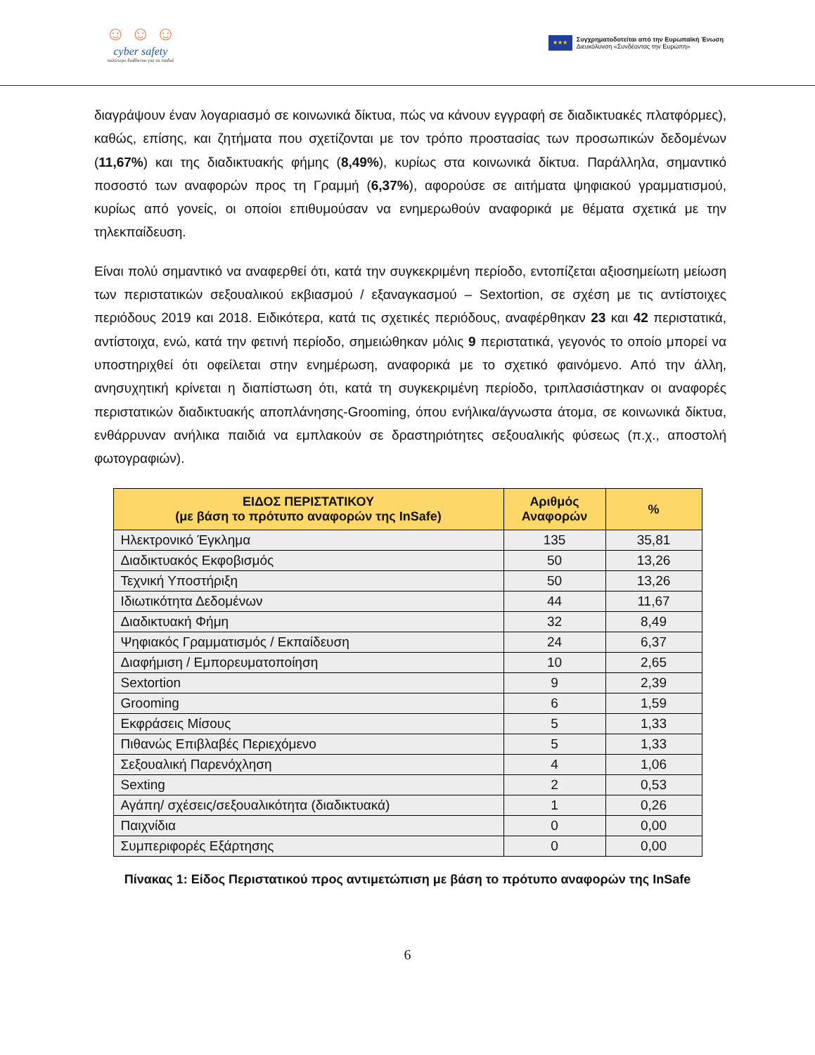☺ ☺ ☺
cyber safety
καλύτερο διαδίκτυο για τα παιδιά
★★★
Συγχρηματοδοτείται από την Ευρωπαϊκή Ένωση
Διευκόλυνση «Συνδέοντας την Ευρώπη»
διαγράψουν έναν λογαριασμό σε κοινωνικά δίκτυα, πώς να κάνουν εγγραφή σε διαδικτυακές πλατφόρμες), καθώς, επίσης, και ζητήματα που σχετίζονται με τον τρόπο προστασίας των προσωπικών δεδομένων (11,67%) και της διαδικτυακής φήμης (8,49%), κυρίως στα κοινωνικά δίκτυα. Παράλληλα, σημαντικό ποσοστό των αναφορών προς τη Γραμμή (6,37%), αφορούσε σε αιτήματα ψηφιακού γραμματισμού, κυρίως από γονείς, οι οποίοι επιθυμούσαν να ενημερωθούν αναφορικά με θέματα σχετικά με την τηλεκπαίδευση.
Είναι πολύ σημαντικό να αναφερθεί ότι, κατά την συγκεκριμένη περίοδο, εντοπίζεται αξιοσημείωτη μείωση των περιστατικών σεξουαλικού εκβιασμού / εξαναγκασμού – Sextortion, σε σχέση με τις αντίστοιχες περιόδους 2019 και 2018. Ειδικότερα, κατά τις σχετικές περιόδους, αναφέρθηκαν 23 και 42 περιστατικά, αντίστοιχα, ενώ, κατά την φετινή περίοδο, σημειώθηκαν μόλις 9 περιστατικά, γεγονός το οποίο μπορεί να υποστηριχθεί ότι οφείλεται στην ενημέρωση, αναφορικά με το σχετικό φαινόμενο. Από την άλλη, ανησυχητική κρίνεται η διαπίστωση ότι, κατά τη συγκεκριμένη περίοδο, τριπλασιάστηκαν οι αναφορές περιστατικών διαδικτυακής αποπλάνησης-Grooming, όπου ενήλικα/άγνωστα άτομα, σε κοινωνικά δίκτυα, ενθάρρυναν ανήλικα παιδιά να εμπλακούν σε δραστηριότητες σεξουαλικής φύσεως (π.χ., αποστολή φωτογραφιών).
| ΕΙΔΟΣ ΠΕΡΙΣΤΑΤΙΚΟΥ (με βάση το πρότυπο αναφορών της InSafe) | Αριθμός Αναφορών | % |
| --- | --- | --- |
| Ηλεκτρονικό Έγκλημα | 135 | 35,81 |
| Διαδικτυακός Εκφοβισμός | 50 | 13,26 |
| Τεχνική Υποστήριξη | 50 | 13,26 |
| Ιδιωτικότητα Δεδομένων | 44 | 11,67 |
| Διαδικτυακή Φήμη | 32 | 8,49 |
| Ψηφιακός Γραμματισμός / Εκπαίδευση | 24 | 6,37 |
| Διαφήμιση / Εμπορευματοποίηση | 10 | 2,65 |
| Sextortion | 9 | 2,39 |
| Grooming | 6 | 1,59 |
| Εκφράσεις Μίσους | 5 | 1,33 |
| Πιθανώς Επιβλαβές Περιεχόμενο | 5 | 1,33 |
| Σεξουαλική Παρενόχληση | 4 | 1,06 |
| Sexting | 2 | 0,53 |
| Αγάπη/ σχέσεις/σεξουαλικότητα (διαδικτυακά) | 1 | 0,26 |
| Παιχνίδια | 0 | 0,00 |
| Συμπεριφορές Εξάρτησης | 0 | 0,00 |
Πίνακας 1: Είδος Περιστατικού προς αντιμετώπιση με βάση το πρότυπο αναφορών της InSafe
6